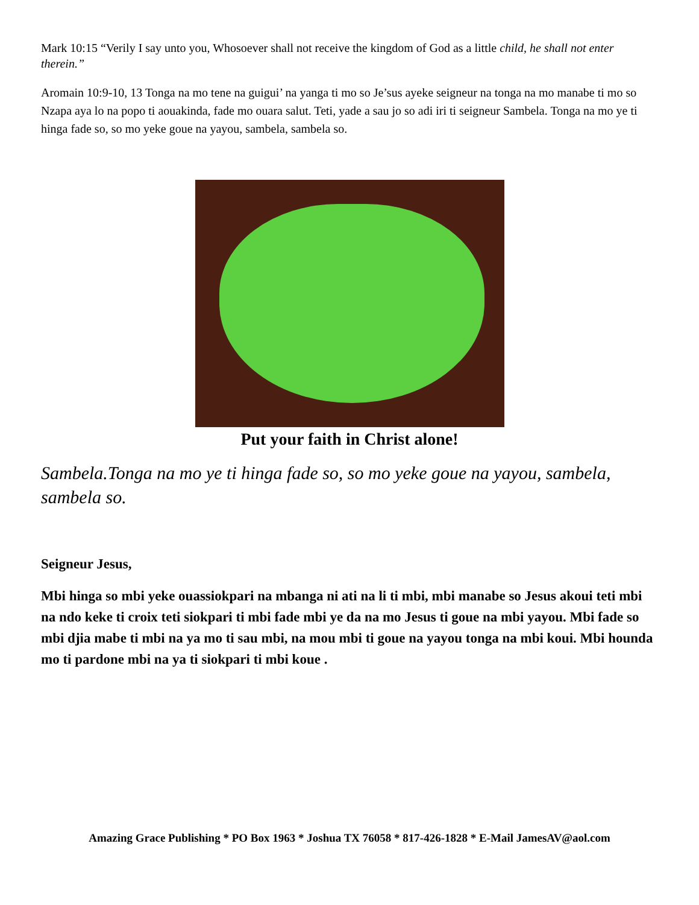Mark 10:15 “Verily I say unto you, Whosoever shall not receive the kingdom of God as a little child, he shall not enter therein.”
Aromain 10:9-10, 13 Tonga na mo tene na guigui’ na yanga ti mo so Je’sus ayeke seigneur na tonga na mo manabe ti mo so Nzapa aya lo na popo ti aouakinda, fade mo ouara salut. Teti, yade a sau jo so adi iri ti seigneur Sambela. Tonga na mo ye ti hinga fade so, so mo yeke goue na yayou, sambela, sambela so.
Put your faith in Christ alone!
Sambela.Tonga na mo ye ti hinga fade so, so mo yeke goue na yayou, sambela, sambela so.
Seigneur Jesus,
Mbi hinga so mbi yeke ouassiokpari na mbanga ni ati na li ti mbi, mbi manabe so Jesus akoui teti mbi na ndo keke ti croix teti siokpari ti mbi fade mbi ye da na mo Jesus ti goue na mbi yayou. Mbi fade so mbi djia mabe ti mbi na ya mo ti sau mbi, na mou mbi ti goue na yayou tonga na mbi koui. Mbi hounda mo ti pardone mbi na ya ti siokpari ti mbi koue .
Amazing Grace Publishing * PO Box 1963 * Joshua TX 76058 * 817-426-1828 * E-Mail JamesAV@aol.com